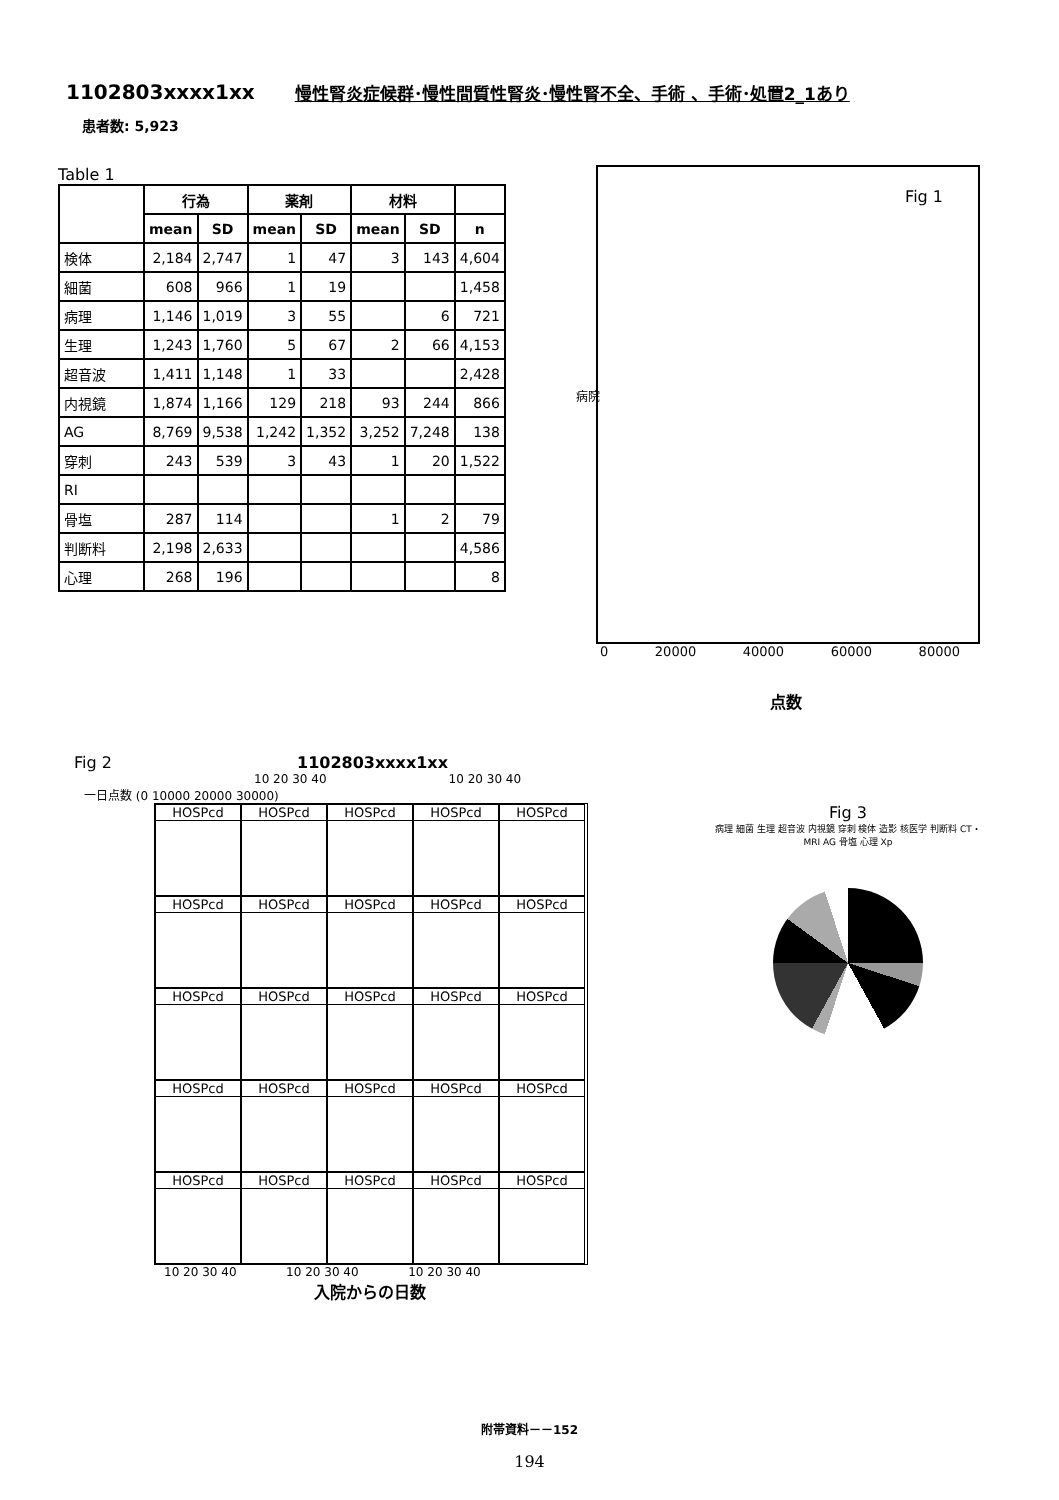1102803xxxx1xx 慢性腎炎症候群･慢性間質性腎炎･慢性腎不全、手術 、手術･処置2_1あり
患者数: 5,923
Table 1
| | 行為 | | 薬剤 | | 材料 | | |
| --- | --- | --- | --- | --- | --- | --- | --- |
| | mean | SD | mean | SD | mean | SD | n |
| 検体 | 2,184 | 2,747 | 1 | 47 | 3 | 143 | 4,604 |
| 細菌 | 608 | 966 | 1 | 19 | | | 1,458 |
| 病理 | 1,146 | 1,019 | 3 | 55 | | 6 | 721 |
| 生理 | 1,243 | 1,760 | 5 | 67 | 2 | 66 | 4,153 |
| 超音波 | 1,411 | 1,148 | 1 | 33 | | | 2,428 |
| 内視鏡 | 1,874 | 1,166 | 129 | 218 | 93 | 244 | 866 |
| AG | 8,769 | 9,538 | 1,242 | 1,352 | 3,252 | 7,248 | 138 |
| 穿刺 | 243 | 539 | 3 | 43 | 1 | 20 | 1,522 |
| RI | | | | | | | |
| 骨塩 | 287 | 114 | | | 1 | 2 | 79 |
| 判断料 | 2,198 | 2,633 | | | | | 4,586 |
| 心理 | 268 | 196 | | | | | 8 |
Fig 1
病院
0 20000 40000 60000 80000
点数
Fig 2 1102803xxxx1xx
10 20 30 40 10 20 30 40
一日点数 (0 10000 20000 30000)
HOSPcd
HOSPcd
HOSPcd
HOSPcd
HOSPcd
HOSPcd
HOSPcd
HOSPcd
HOSPcd
HOSPcd
HOSPcd
HOSPcd
HOSPcd
HOSPcd
HOSPcd
HOSPcd
HOSPcd
HOSPcd
HOSPcd
HOSPcd
HOSPcd
HOSPcd
HOSPcd
HOSPcd
HOSPcd
10 20 30 40 10 20 30 40 10 20 30 40
入院からの日数
Fig 3
病理 細菌 生理 超音波 内視鏡 穿刺 検体 造影 核医学 判断料 CT・MRI AG 骨塩 心理 Xp
附帯資料－－152
194